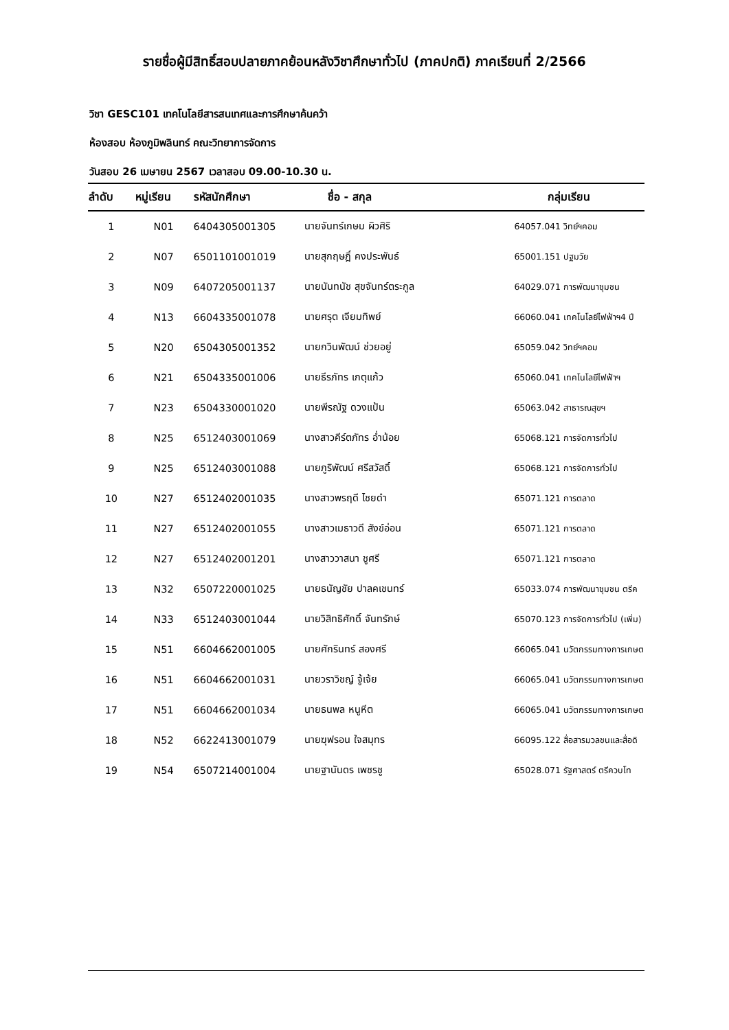รายชื่อผู้มีสิทธิ์สอบปลายภาคย้อนหลังวิชาศึกษาทั่วไป (ภาคปกติ) ภาคเรียนที่ 2/2566
วิชา GESC101 เทคโนโลยีสารสนเทศและการศึกษาค้นคว้า
ห้องสอบ ห้องภูมิพลินทร์ คณะวิทยาการจัดการ
วันสอบ 26 เมษายน 2567 เวลาสอบ 09.00-10.30 น.
| ลำดับ | หมู่เรียน | รหัสนักศึกษา | ชื่อ - สกุล | กลุ่มเรียน |
| --- | --- | --- | --- | --- |
| 1 | N01 | 6404305001305 | นายจันทร์เกษม ผิวศิริ | 64057.041 วิทย์ฯคอม |
| 2 | N07 | 6501101001019 | นายสุกฤษฎิ์ คงประพันธ์ | 65001.151 ปฐมวัย |
| 3 | N09 | 6407205001137 | นายนันทนัช สุขจันทร์ตระกูล | 64029.071 การพัฒนาชุมชน |
| 4 | N13 | 6604335001078 | นายศรุต เจียมทิพย์ | 66060.041 เทคโนโลยีไฟฟ้าฯ4 ปี |
| 5 | N20 | 6504305001352 | นายกวินพัฒน์ ช่วยอยู่ | 65059.042 วิทย์ฯคอม |
| 6 | N21 | 6504335001006 | นายธีรภัทร เกตุแก้ว | 65060.041 เทคโนโลยีไฟฟ้าฯ |
| 7 | N23 | 6504330001020 | นายพีรณัฐ ดวงแป้น | 65063.042 สาธารณสุขฯ |
| 8 | N25 | 6512403001069 | นางสาวคีร์ตภัทร อ่ำน้อย | 65068.121 การจัดการทั่วไป |
| 9 | N25 | 6512403001088 | นายภูริพัฒน์ ศรีสวัสดิ์ | 65068.121 การจัดการทั่วไป |
| 10 | N27 | 6512402001035 | นางสาวพรฤดี ไชยดำ | 65071.121 การตลาด |
| 11 | N27 | 6512402001055 | นางสาวเมธาวดี สังข์อ่อน | 65071.121 การตลาด |
| 12 | N27 | 6512402001201 | นางสาววาสนา ชูศรี | 65071.121 การตลาด |
| 13 | N32 | 6507220001025 | นายธนัญชัย ปาลคเชนทร์ | 65033.074 การพัฒนาชุมชน ตรีค |
| 14 | N33 | 6512403001044 | นายวิสิทธิศักดิ์ จันทรักษ์ | 65070.123 การจัดการทั่วไป (เพิ่ม) |
| 15 | N51 | 6604662001005 | นายศักรินทร์ สองศรี | 66065.041 นวัตกรรมทางการเกษต |
| 16 | N51 | 6604662001031 | นายวราวิชญ์ จู้เจ้ย | 66065.041 นวัตกรรมทางการเกษต |
| 17 | N51 | 6604662001034 | นายธนพล หนูหีต | 66065.041 นวัตกรรมทางการเกษต |
| 18 | N52 | 6622413001079 | นายฆุฟรอน ใจสมุทร | 66095.122 สื่อสารมวลชนและสื่อดิ |
| 19 | N54 | 6507214001004 | นายฐานันดร เพชรชู | 65028.071 รัฐศาสตร์ ตรีควบโท |